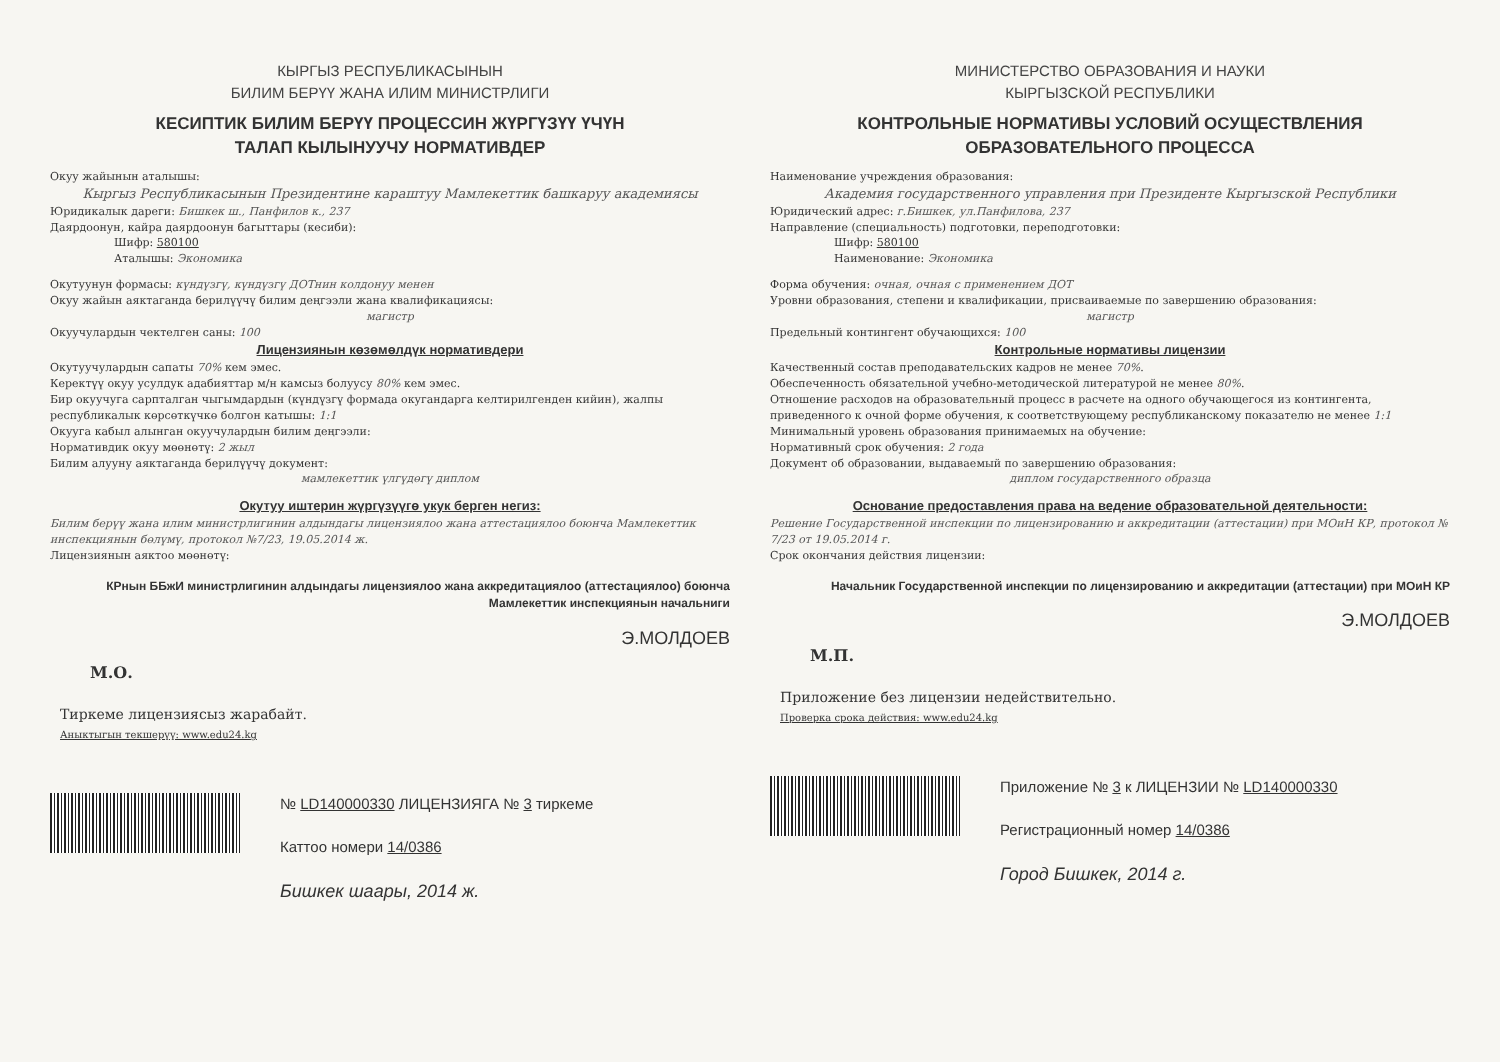КЫРГЫЗ РЕСПУБЛИКАСЫНЫН
БИЛИМ БЕРҮҮ ЖАНА ИЛИМ МИНИСТРЛИГИ
КЕСИПТИК БИЛИМ БЕРҮҮ ПРОЦЕССИН ЖҮРГҮЗҮҮ ҮЧҮН
ТАЛАП КЫЛЫНУУЧУ НОРМАТИВДЕР
Окуу жайынын аталышы:
Кыргыз Республикасынын Президентине караштуу Мамлекеттик башкаруу академиясы
Юридикалык дареги: Бишкек ш., Панфилов к., 237
Даярдоонун, кайра даярдоонун багыттары (кесиби):
Шифр: 580100
Аталышы: Экономика
Окутуунун формасы: күндүзгү, күндүзгү ДОТнин колдонуу менен
Окуу жайын аяктаганда берилүүчү билим деңгээли жана квалификациясы:
магистр
Окуучулардын чектелген саны: 100
Лицензиянын көзөмөлдүк нормативдери
Окутуучулардын сапаты 70% кем эмес.
Керектүү окуу усулдук адабияттар м/н камсыз болуусу 80% кем эмес.
Бир окуучуга сарпталган чыгымдардын (күндүзгү формада окугандарга келтирилгенден кийин), жалпы республикалык көрсөткүчкө болгон катышы: 1:1
Окууга кабыл алынган окуучулардын билим деңгээли:
Нормативдик окуу мөөнөтү: 2 жыл
Билим алууну аяктаганда берилүүчү документ:
мамлекеттик үлгүдөгү диплом
Окутуу иштерин жүргүзүүгө укук берген негиз:
Билим берүү жана илим министрлигинин алдындагы лицензиялоо жана аттестациялоо боюнча Мамлекеттик инспекциянын бөлүмү, протокол №7/23, 19.05.2014 ж.
Лицензиянын аяктоо мөөнөтү:
КРнын ББжИ министрлигинин алдындагы лицензиялоо жана аккредитациялоо (аттестациялоо) боюнча Мамлекеттик инспекциянын начальниги
Э.МОЛДОЕВ
М.О.
Тиркеме лицензиясыз жарабайт.
Аныктыгын текшерүү: www.edu24.kg
№ LD140000330 ЛИЦЕНЗИЯГА № 3 тиркеме
Каттоо номери 14/0386
Бишкек шаары, 2014 ж.
МИНИСТЕРСТВО ОБРАЗОВАНИЯ И НАУКИ
КЫРГЫЗСКОЙ РЕСПУБЛИКИ
КОНТРОЛЬНЫЕ НОРМАТИВЫ УСЛОВИЙ ОСУЩЕСТВЛЕНИЯ
ОБРАЗОВАТЕЛЬНОГО ПРОЦЕССА
Наименование учреждения образования:
Академия государственного управления при Президенте Кыргызской Республики
Юридический адрес: г.Бишкек, ул.Панфилова, 237
Направление (специальность) подготовки, переподготовки:
Шифр: 580100
Наименование: Экономика
Форма обучения: очная, очная с применением ДОТ
Уровни образования, степени и квалификации, присваиваемые по завершению образования:
магистр
Предельный контингент обучающихся: 100
Контрольные нормативы лицензии
Качественный состав преподавательских кадров не менее 70%.
Обеспеченность обязательной учебно-методической литературой не менее 80%.
Отношение расходов на образовательный процесс в расчете на одного обучающегося из контингента, приведенного к очной форме обучения, к соответствующему республиканскому показателю не менее 1:1
Минимальный уровень образования принимаемых на обучение:
Нормативный срок обучения: 2 года
Документ об образовании, выдаваемый по завершению образования:
диплом государственного образца
Основание предоставления права на ведение образовательной деятельности:
Решение Государственной инспекции по лицензированию и аккредитации (аттестации) при МОиН КР, протокол № 7/23 от 19.05.2014 г.
Срок окончания действия лицензии:
Начальник Государственной инспекции по лицензированию и аккредитации (аттестации) при МОиН КР
Э.МОЛДОЕВ
М.П.
Приложение без лицензии недействительно.
Проверка срока действия: www.edu24.kg
Приложение № 3 к ЛИЦЕНЗИИ № LD140000330
Регистрационный номер 14/0386
Город Бишкек, 2014 г.